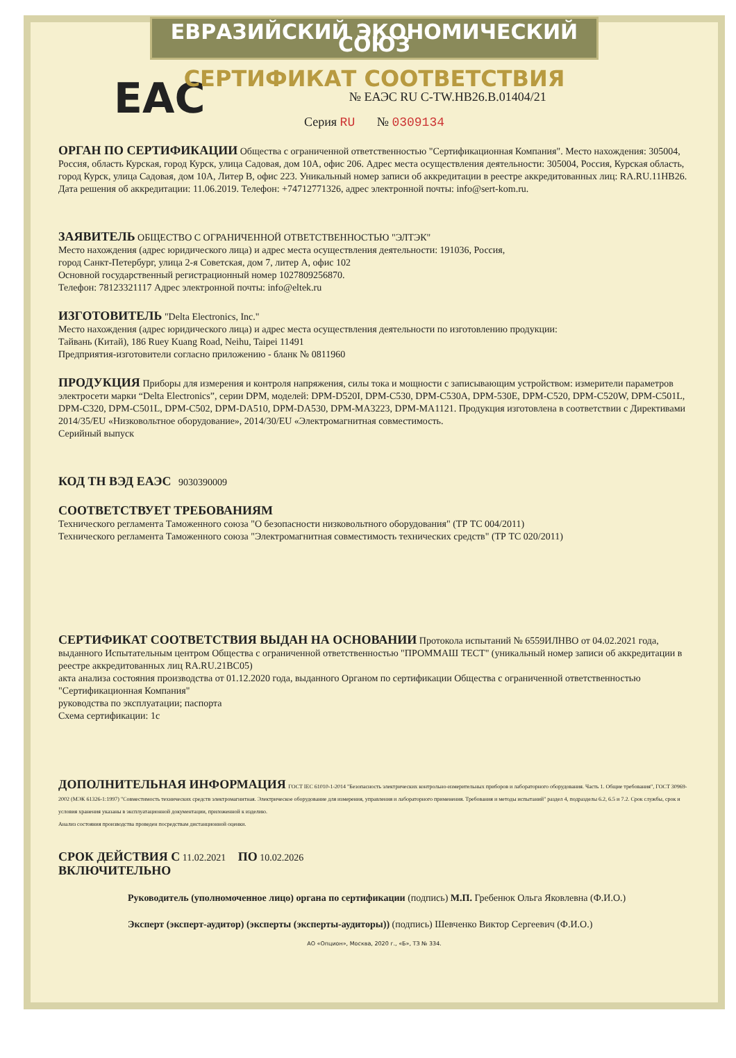ЕВРАЗИЙСКИЙ ЭКОНОМИЧЕСКИЙ СОЮЗ
СЕРТИФИКАТ СООТВЕТСТВИЯ
EAC
№ ЕАЭС RU C-TW.НВ26.В.01404/21
Серия RU № 0309134
ОРГАН ПО СЕРТИФИКАЦИИ
Общества с ограниченной ответственностью "Сертификационная Компания". Место нахождения: 305004, Россия, область Курская, город Курск, улица Садовая, дом 10А, офис 206. Адрес места осуществления деятельности: 305004, Россия, Курская область, город Курск, улица Садовая, дом 10А, Литер В, офис 223. Уникальный номер записи об аккредитации в реестре аккредитованных лиц: RA.RU.11НВ26. Дата решения об аккредитации: 11.06.2019. Телефон: +74712771326, адрес электронной почты: info@sert-kom.ru.
ЗАЯВИТЕЛЬ
ОБЩЕСТВО С ОГРАНИЧЕННОЙ ОТВЕТСТВЕННОСТЬЮ "ЭЛТЭК"
Место нахождения (адрес юридического лица) и адрес места осуществления деятельности: 191036, Россия,
город Санкт-Петербург, улица 2-я Советская, дом 7, литер А, офис 102
Основной государственный регистрационный номер 1027809256870.
Телефон: 78123321117 Адрес электронной почты: info@eltek.ru
ИЗГОТОВИТЕЛЬ
"Delta Electronics, Inc."
Место нахождения (адрес юридического лица) и адрес места осуществления деятельности по изготовлению продукции:
Тайвань (Китай), 186 Ruey Kuang Road, Neihu, Taipei 11491
Предприятия-изготовители согласно приложению - бланк № 0811960
ПРОДУКЦИЯ
Приборы для измерения и контроля напряжения, силы тока и мощности с записывающим устройством: измерители параметров электросети марки “Delta Electronics”, серии DPM, моделей: DPM-D520I, DPM-C530, DPM-C530A, DPM-530E, DPM-C520, DPM-C520W, DPM-C501L, DPM-C320, DPM-C501L, DPM-C502, DPM-DA510, DPM-DA530, DPM-MA3223, DPM-MA1121. Продукция изготовлена в соответствии с Директивами 2014/35/EU «Низковольтное оборудование», 2014/30/EU «Электромагнитная совместимость.
Серийный выпуск
КОД ТН ВЭД ЕАЭС
9030390009
СООТВЕТСТВУЕТ ТРЕБОВАНИЯМ
Технического регламента Таможенного союза "О безопасности низковольтного оборудования" (ТР ТС 004/2011)
Технического регламента Таможенного союза "Электромагнитная совместимость технических средств" (ТР ТС 020/2011)
СЕРТИФИКАТ СООТВЕТСТВИЯ ВЫДАН НА ОСНОВАНИИ
Протокола испытаний № 6559ИЛНВО от 04.02.2021 года, выданного Испытательным центром Общества с ограниченной ответственностью "ПРОММАШ ТЕСТ" (уникальный номер записи об аккредитации в реестре аккредитованных лиц RA.RU.21ВС05)
акта анализа состояния производства от 01.12.2020 года, выданного Органом по сертификации Общества с ограниченной ответственностью "Сертификационная Компания"
руководства по эксплуатации; паспорта
Схема сертификации: 1с
ДОПОЛНИТЕЛЬНАЯ ИНФОРМАЦИЯ
ГОСТ IEC 61010-1-2014 "Безопасность электрических контрольно-измерительных приборов и лабораторного оборудования. Часть 1. Общие требования", ГОСТ 30969-2002 (МЭК 61326-1:1997) "Совместимость технических средств электромагнитная. Электрическое оборудование для измерения, управления и лабораторного применения. Требования и методы испытаний" раздел 4, подразделы 6.2, 6.5 и 7.2. Срок службы, срок и условия хранения указаны в эксплуатационной документации, приложенной к изделию.
Анализ состояния производства проведен посредствам дистанционной оценки.
СРОК ДЕЙСТВИЯ С
11.02.2021
ПО
10.02.2026
ВКЛЮЧИТЕЛЬНО
Руководитель (уполномоченное лицо) органа по сертификации (подпись) М.П. Гребенюк Ольга Яковлевна (Ф.И.О.)
Эксперт (эксперт-аудитор) (эксперты (эксперты-аудиторы)) (подпись) Шевченко Виктор Сергеевич (Ф.И.О.)
АО «Опцион», Москва, 2020 г., «Б», ТЗ № 334.